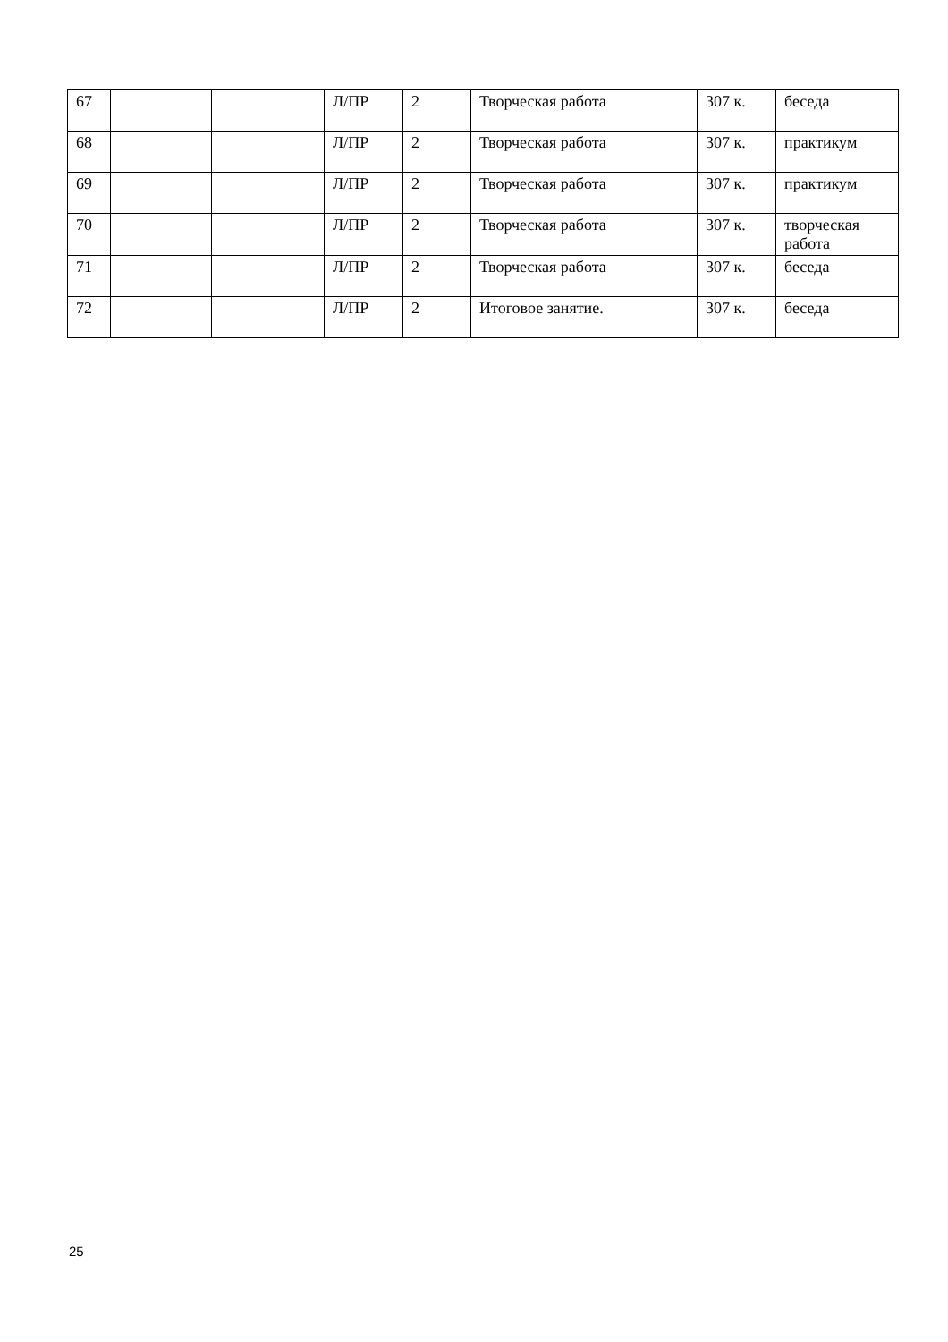| 67 | | | Л/ПР | 2 | Творческая работа | 307 к. | беседа |
| 68 | | | Л/ПР | 2 | Творческая работа | 307 к. | практикум |
| 69 | | | Л/ПР | 2 | Творческая работа | 307 к. | практикум |
| 70 | | | Л/ПР | 2 | Творческая работа | 307 к. | творческая работа |
| 71 | | | Л/ПР | 2 | Творческая работа | 307 к. | беседа |
| 72 | | | Л/ПР | 2 | Итоговое занятие. | 307 к. | беседа |
25